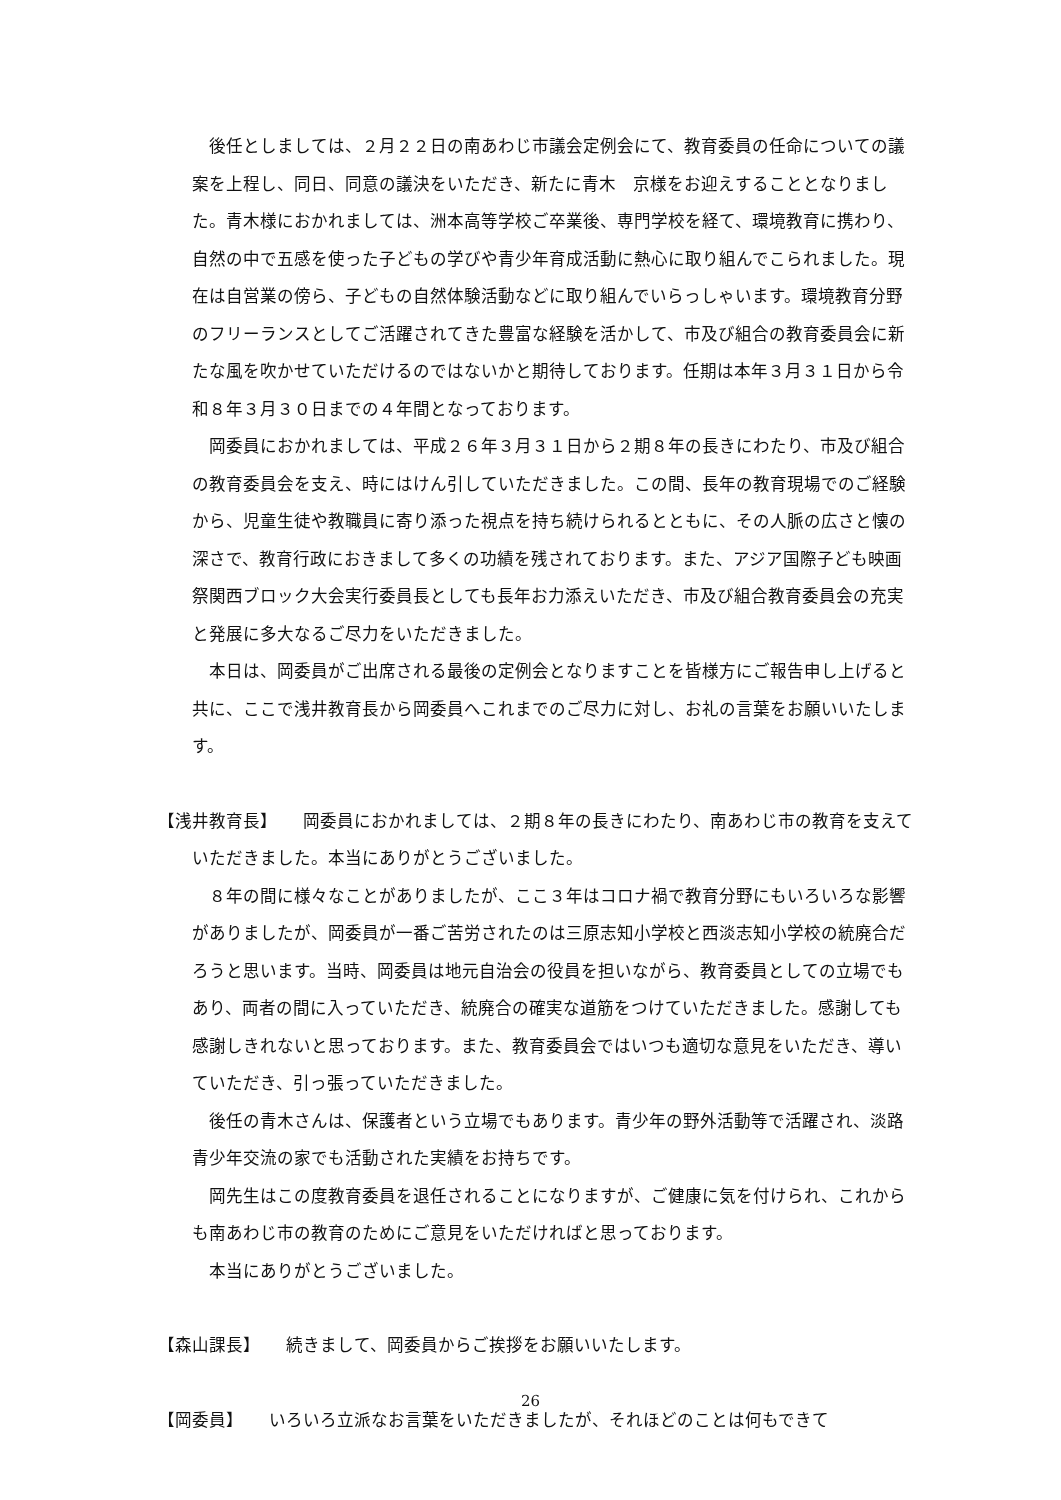後任としましては、２月２２日の南あわじ市議会定例会にて、教育委員の任命についての議案を上程し、同日、同意の議決をいただき、新たに青木　京様をお迎えすることとなりました。青木様におかれましては、洲本高等学校ご卒業後、専門学校を経て、環境教育に携わり、自然の中で五感を使った子どもの学びや青少年育成活動に熱心に取り組んでこられました。現在は自営業の傍ら、子どもの自然体験活動などに取り組んでいらっしゃいます。環境教育分野のフリーランスとしてご活躍されてきた豊富な経験を活かして、市及び組合の教育委員会に新たな風を吹かせていただけるのではないかと期待しております。任期は本年３月３１日から令和８年３月３０日までの４年間となっております。
岡委員におかれましては、平成２６年３月３１日から２期８年の長きにわたり、市及び組合の教育委員会を支え、時にはけん引していただきました。この間、長年の教育現場でのご経験から、児童生徒や教職員に寄り添った視点を持ち続けられるとともに、その人脈の広さと懐の深さで、教育行政におきまして多くの功績を残されております。また、アジア国際子ども映画祭関西ブロック大会実行委員長としても長年お力添えいただき、市及び組合教育委員会の充実と発展に多大なるご尽力をいただきました。
本日は、岡委員がご出席される最後の定例会となりますことを皆様方にご報告申し上げると共に、ここで浅井教育長から岡委員へこれまでのご尽力に対し、お礼の言葉をお願いいたします。
【浅井教育長】　　岡委員におかれましては、２期８年の長きにわたり、南あわじ市の教育を支えていただきました。本当にありがとうございました。
８年の間に様々なことがありましたが、ここ３年はコロナ禍で教育分野にもいろいろな影響がありましたが、岡委員が一番ご苦労されたのは三原志知小学校と西淡志知小学校の統廃合だろうと思います。当時、岡委員は地元自治会の役員を担いながら、教育委員としての立場でもあり、両者の間に入っていただき、統廃合の確実な道筋をつけていただきました。感謝しても感謝しきれないと思っております。また、教育委員会ではいつも適切な意見をいただき、導いていただき、引っ張っていただきました。
後任の青木さんは、保護者という立場でもあります。青少年の野外活動等で活躍され、淡路青少年交流の家でも活動された実績をお持ちです。
岡先生はこの度教育委員を退任されることになりますが、ご健康に気を付けられ、これからも南あわじ市の教育のためにご意見をいただければと思っております。
本当にありがとうございました。
【森山課長】　　続きまして、岡委員からご挨拶をお願いいたします。
【岡委員】　　いろいろ立派なお言葉をいただきましたが、それほどのことは何もできて
26